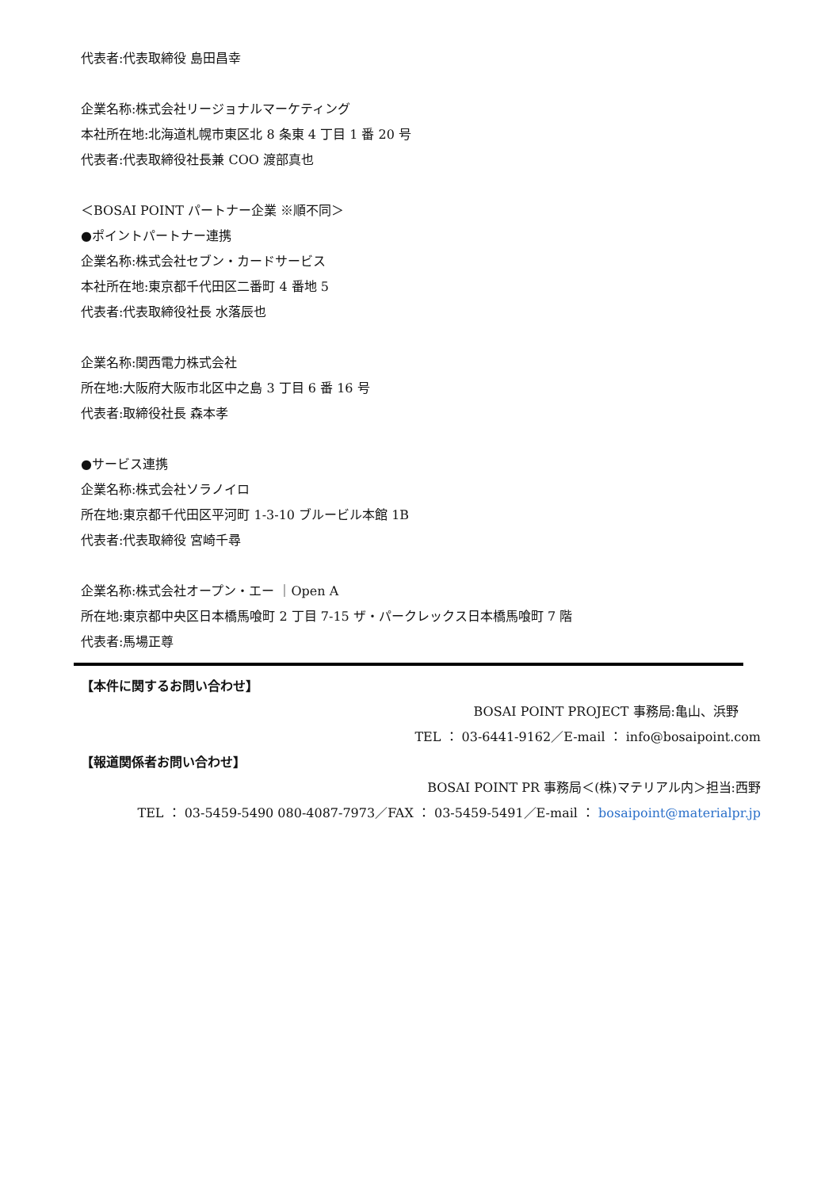代表者:代表取締役 島田昌幸
企業名称:株式会社リージョナルマーケティング
本社所在地:北海道札幌市東区北 8 条東 4 丁目 1 番 20 号
代表者:代表取締役社長兼 COO 渡部真也
＜BOSAI POINT パートナー企業 ※順不同＞
●ポイントパートナー連携
企業名称:株式会社セブン・カードサービス
本社所在地:東京都千代田区二番町 4 番地 5
代表者:代表取締役社長 水落辰也
企業名称:関西電力株式会社
所在地:大阪府大阪市北区中之島 3 丁目 6 番 16 号
代表者:取締役社長 森本孝
●サービス連携
企業名称:株式会社ソラノイロ
所在地:東京都千代田区平河町 1-3-10 ブルービル本館 1B
代表者:代表取締役 宮崎千尋
企業名称:株式会社オープン・エー ｜Open A
所在地:東京都中央区日本橋馬喰町 2 丁目 7-15 ザ・パークレックス日本橋馬喰町 7 階
代表者:馬場正尊
【本件に関するお問い合わせ】
BOSAI POINT PROJECT 事務局:亀山、浜野
TEL ： 03-6441-9162／E-mail ： info@bosaipoint.com
【報道関係者お問い合わせ】
BOSAI POINT PR 事務局＜(株)マテリアル内＞担当:西野
TEL ： 03-5459-5490 080-4087-7973／FAX ： 03-5459-5491／E-mail ： bosaipoint@materialpr.jp